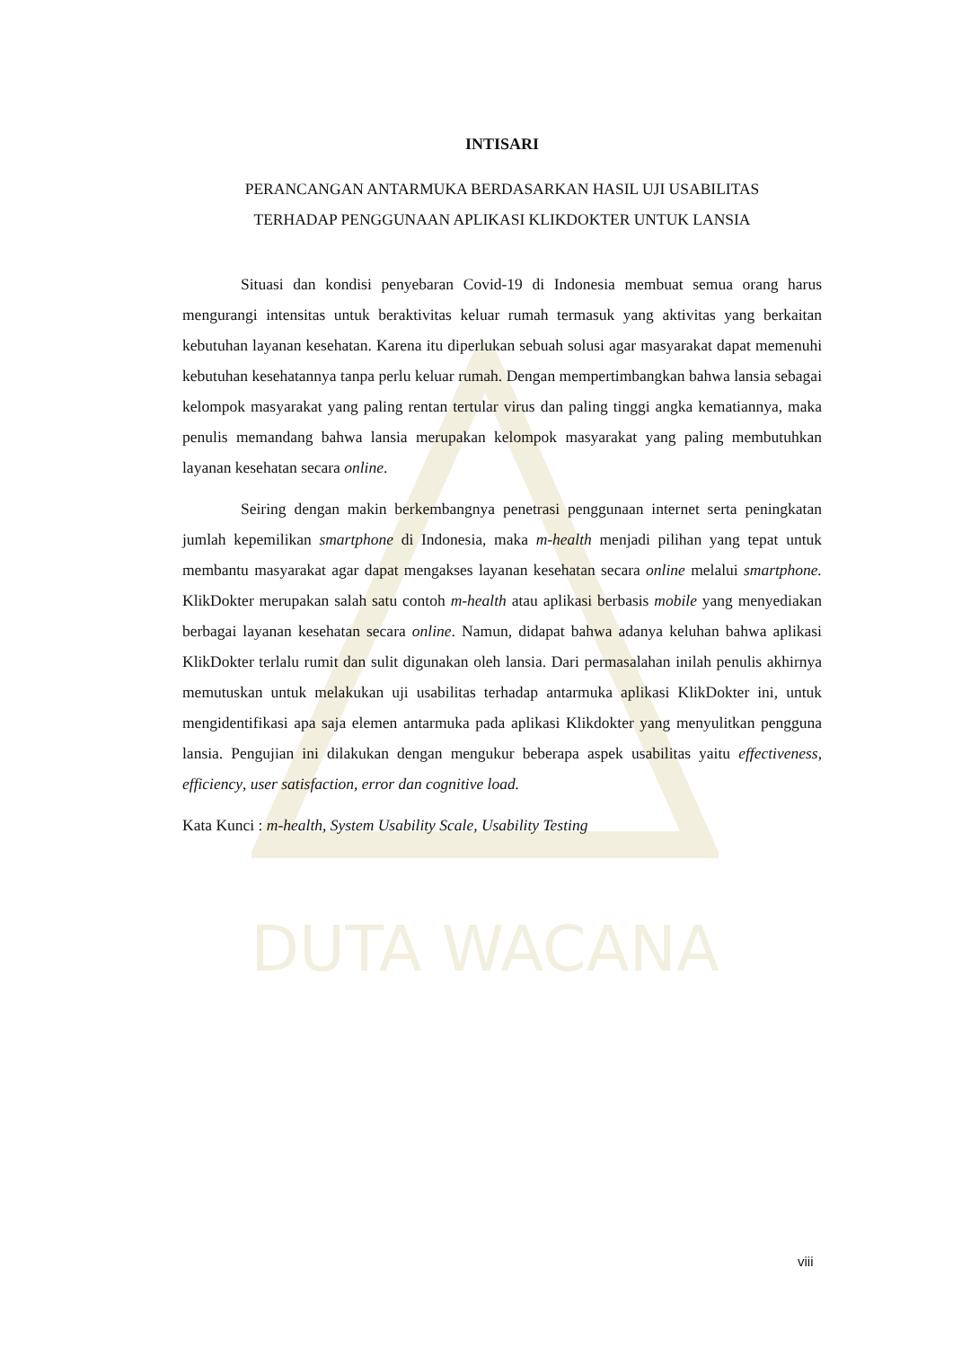DUTA WACANA
INTISARI
PERANCANGAN ANTARMUKA BERDASARKAN HASIL UJI USABILITAS
TERHADAP PENGGUNAAN APLIKASI KLIKDOKTER UNTUK LANSIA
Situasi dan kondisi penyebaran Covid-19 di Indonesia membuat semua orang harus mengurangi intensitas untuk beraktivitas keluar rumah termasuk yang aktivitas yang berkaitan kebutuhan layanan kesehatan. Karena itu diperlukan sebuah solusi agar masyarakat dapat memenuhi kebutuhan kesehatannya tanpa perlu keluar rumah. Dengan mempertimbangkan bahwa lansia sebagai kelompok masyarakat yang paling rentan tertular virus dan paling tinggi angka kematiannya, maka penulis memandang bahwa lansia merupakan kelompok masyarakat yang paling membutuhkan layanan kesehatan secara online.
Seiring dengan makin berkembangnya penetrasi penggunaan internet serta peningkatan jumlah kepemilikan smartphone di Indonesia, maka m-health menjadi pilihan yang tepat untuk membantu masyarakat agar dapat mengakses layanan kesehatan secara online melalui smartphone. KlikDokter merupakan salah satu contoh m-health atau aplikasi berbasis mobile yang menyediakan berbagai layanan kesehatan secara online. Namun, didapat bahwa adanya keluhan bahwa aplikasi KlikDokter terlalu rumit dan sulit digunakan oleh lansia. Dari permasalahan inilah penulis akhirnya memutuskan untuk melakukan uji usabilitas terhadap antarmuka aplikasi KlikDokter ini, untuk mengidentifikasi apa saja elemen antarmuka pada aplikasi Klikdokter yang menyulitkan pengguna lansia. Pengujian ini dilakukan dengan mengukur beberapa aspek usabilitas yaitu effectiveness, efficiency, user satisfaction, error dan cognitive load.
Kata Kunci : m-health, System Usability Scale, Usability Testing
viii